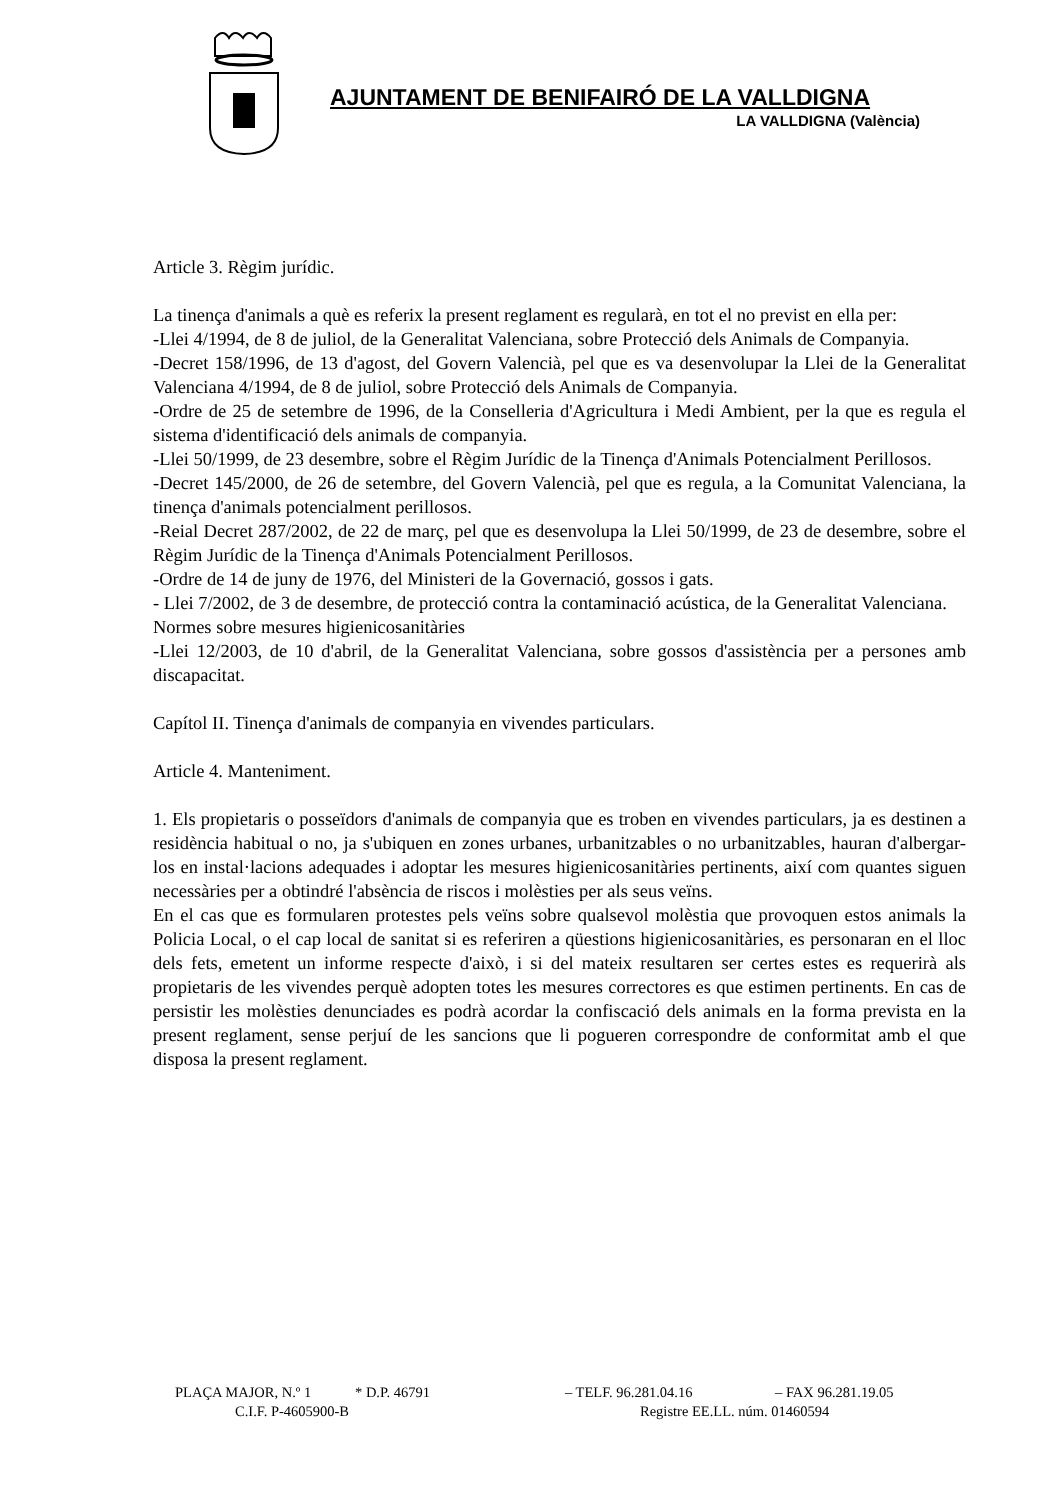AJUNTAMENT DE BENIFAIRÓ DE LA VALLDIGNA
LA VALLDIGNA (València)
Article 3. Règim jurídic.
La tinença d'animals a què es referix la present reglament es regularà, en tot el no previst en ella per:
-Llei 4/1994, de 8 de juliol, de la Generalitat Valenciana, sobre Protecció dels Animals de Companyia.
-Decret 158/1996, de 13 d'agost, del Govern Valencià, pel que es va desenvolupar la Llei de la Generalitat Valenciana 4/1994, de 8 de juliol, sobre Protecció dels Animals de Companyia.
-Ordre de 25 de setembre de 1996, de la Conselleria d'Agricultura i Medi Ambient, per la que es regula el sistema d'identificació dels animals de companyia.
-Llei 50/1999, de 23 desembre, sobre el Règim Jurídic de la Tinença d'Animals Potencialment Perillosos.
-Decret 145/2000, de 26 de setembre, del Govern Valencià, pel que es regula, a la Comunitat Valenciana, la tinença d'animals potencialment perillosos.
-Reial Decret 287/2002, de 22 de març, pel que es desenvolupa la Llei 50/1999, de 23 de desembre, sobre el Règim Jurídic de la Tinença d'Animals Potencialment Perillosos.
-Ordre de 14 de juny de 1976, del Ministeri de la Governació, gossos i gats.
- Llei 7/2002, de 3 de desembre, de protecció contra la contaminació acústica, de la Generalitat Valenciana.
Normes sobre mesures higienicosanitàries
-Llei 12/2003, de 10 d'abril, de la Generalitat Valenciana, sobre gossos d'assistència per a persones amb discapacitat.
Capítol II. Tinença d'animals de companyia en vivendes particulars.
Article 4. Manteniment.
1. Els propietaris o posseïdors d'animals de companyia que es troben en vivendes particulars, ja es destinen a residència habitual o no, ja s'ubiquen en zones urbanes, urbanitzables o no urbanitzables, hauran d'albergar-los en instal·lacions adequades i adoptar les mesures higienicosanitàries pertinents, així com quantes siguen necessàries per a obtindré l'absència de riscos i molèsties per als seus veïns.
En el cas que es formularen protestes pels veïns sobre qualsevol molèstia que provoquen estos animals la Policia Local, o el cap local de sanitat si es referiren a qüestions higienicosanitàries, es personaran en el lloc dels fets, emetent un informe respecte d'això, i si del mateix resultaren ser certes estes es requerirà als propietaris de les vivendes perquè adopten totes les mesures correctores es que estimen pertinents. En cas de persistir les molèsties denunciades es podrà acordar la confiscació dels animals en la forma prevista en la present reglament, sense perjuí de les sancions que li pogueren correspondre de conformitat amb el que disposa la present reglament.
PLAÇA MAJOR, N.º 1 * D.P. 46791 – TELF. 96.281.04.16 – FAX 96.281.19.05
C.I.F. P-4605900-B Registre EE.LL. núm. 01460594